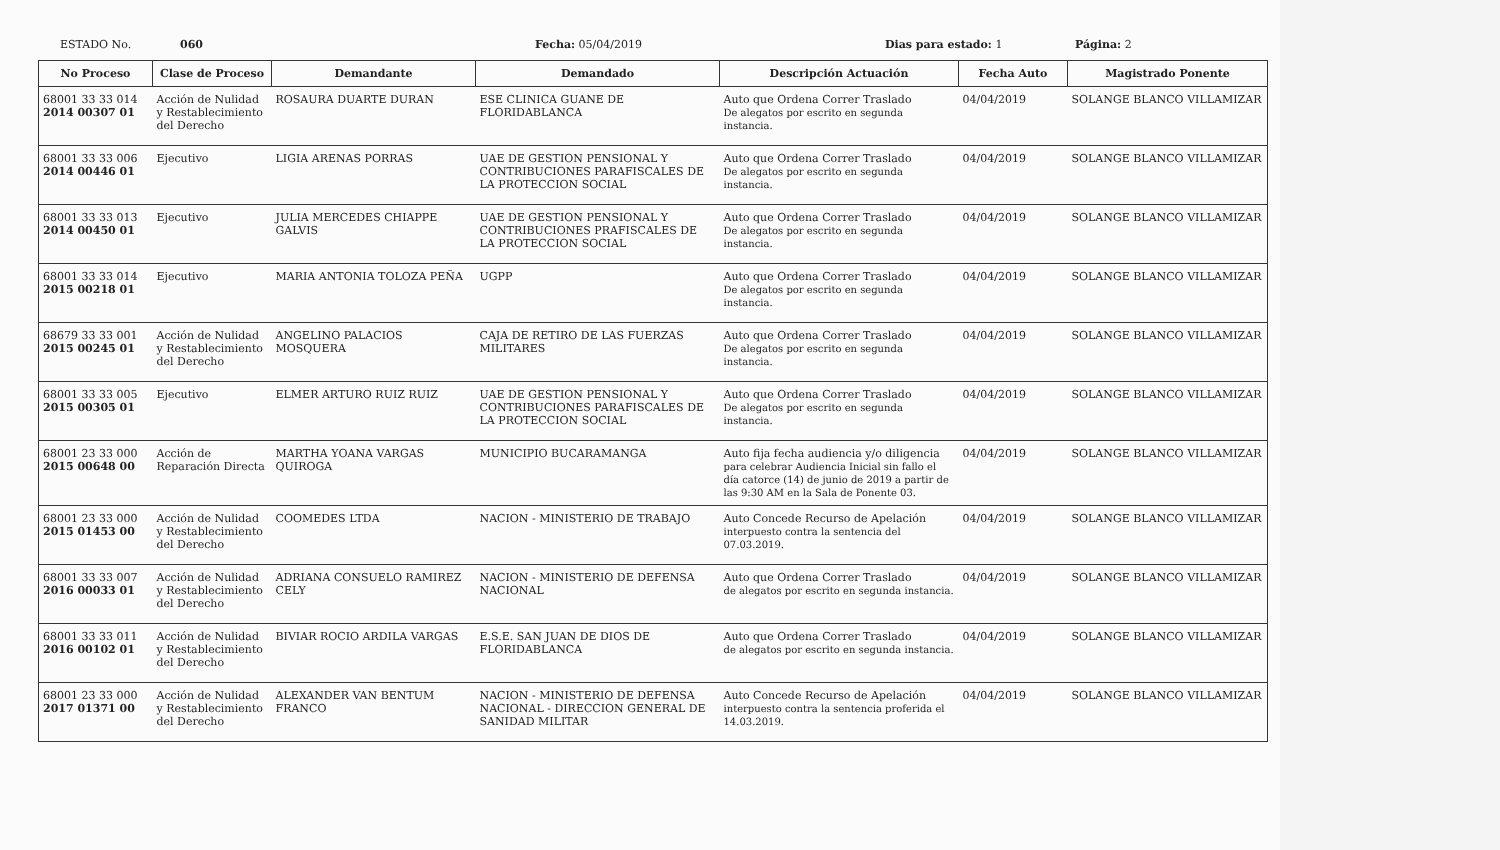ESTADO No. 060 Fecha: 05/04/2019 Dias para estado: 1 Página: 2
| No Proceso | Clase de Proceso | Demandante | Demandado | Descripción Actuación | Fecha Auto | Magistrado Ponente |
| --- | --- | --- | --- | --- | --- | --- |
| 68001 33 33 014 2014 00307 01 | Acción de Nulidad y Restablecimiento del Derecho | ROSAURA DUARTE DURAN | ESE CLINICA GUANE DE FLORIDABLANCA | Auto que Ordena Correr Traslado De alegatos por escrito en segunda instancia. | 04/04/2019 | SOLANGE BLANCO VILLAMIZAR |
| 68001 33 33 006 2014 00446 01 | Ejecutivo | LIGIA ARENAS PORRAS | UAE DE GESTION PENSIONAL Y CONTRIBUCIONES PARAFISCALES DE LA PROTECCION SOCIAL | Auto que Ordena Correr Traslado De alegatos por escrito en segunda instancia. | 04/04/2019 | SOLANGE BLANCO VILLAMIZAR |
| 68001 33 33 013 2014 00450 01 | Ejecutivo | JULIA MERCEDES CHIAPPE GALVIS | UAE DE GESTION PENSIONAL Y CONTRIBUCIONES PRAFISCALES DE LA PROTECCION SOCIAL | Auto que Ordena Correr Traslado De alegatos por escrito en segunda instancia. | 04/04/2019 | SOLANGE BLANCO VILLAMIZAR |
| 68001 33 33 014 2015 00218 01 | Ejecutivo | MARIA ANTONIA TOLOZA PEÑA | UGPP | Auto que Ordena Correr Traslado De alegatos por escrito en segunda instancia. | 04/04/2019 | SOLANGE BLANCO VILLAMIZAR |
| 68679 33 33 001 2015 00245 01 | Acción de Nulidad y Restablecimiento del Derecho | ANGELINO PALACIOS MOSQUERA | CAJA DE RETIRO DE LAS FUERZAS MILITARES | Auto que Ordena Correr Traslado De alegatos por escrito en segunda instancia. | 04/04/2019 | SOLANGE BLANCO VILLAMIZAR |
| 68001 33 33 005 2015 00305 01 | Ejecutivo | ELMER ARTURO RUIZ RUIZ | UAE DE GESTION PENSIONAL Y CONTRIBUCIONES PARAFISCALES DE LA PROTECCION SOCIAL | Auto que Ordena Correr Traslado De alegatos por escrito en segunda instancia. | 04/04/2019 | SOLANGE BLANCO VILLAMIZAR |
| 68001 23 33 000 2015 00648 00 | Acción de Reparación Directa | MARTHA YOANA VARGAS QUIROGA | MUNICIPIO BUCARAMANGA | Auto fija fecha audiencia y/o diligencia para celebrar Audiencia Inicial sin fallo el día catorce (14) de junio de 2019 a partir de las 9:30 AM en la Sala de Ponente 03. | 04/04/2019 | SOLANGE BLANCO VILLAMIZAR |
| 68001 23 33 000 2015 01453 00 | Acción de Nulidad y Restablecimiento del Derecho | COOMEDES LTDA | NACION - MINISTERIO DE TRABAJO | Auto Concede Recurso de Apelación interpuesto contra la sentencia del 07.03.2019. | 04/04/2019 | SOLANGE BLANCO VILLAMIZAR |
| 68001 33 33 007 2016 00033 01 | Acción de Nulidad y Restablecimiento del Derecho | ADRIANA CONSUELO RAMIREZ CELY | NACION - MINISTERIO DE DEFENSA NACIONAL | Auto que Ordena Correr Traslado de alegatos por escrito en segunda instancia. | 04/04/2019 | SOLANGE BLANCO VILLAMIZAR |
| 68001 33 33 011 2016 00102 01 | Acción de Nulidad y Restablecimiento del Derecho | BIVIAR ROCIO ARDILA VARGAS | E.S.E. SAN JUAN DE DIOS DE FLORIDABLANCA | Auto que Ordena Correr Traslado de alegatos por escrito en segunda instancia. | 04/04/2019 | SOLANGE BLANCO VILLAMIZAR |
| 68001 23 33 000 2017 01371 00 | Acción de Nulidad y Restablecimiento del Derecho | ALEXANDER VAN BENTUM FRANCO | NACION - MINISTERIO DE DEFENSA NACIONAL - DIRECCION GENERAL DE SANIDAD MILITAR | Auto Concede Recurso de Apelación interpuesto contra la sentencia proferida el 14.03.2019. | 04/04/2019 | SOLANGE BLANCO VILLAMIZAR |